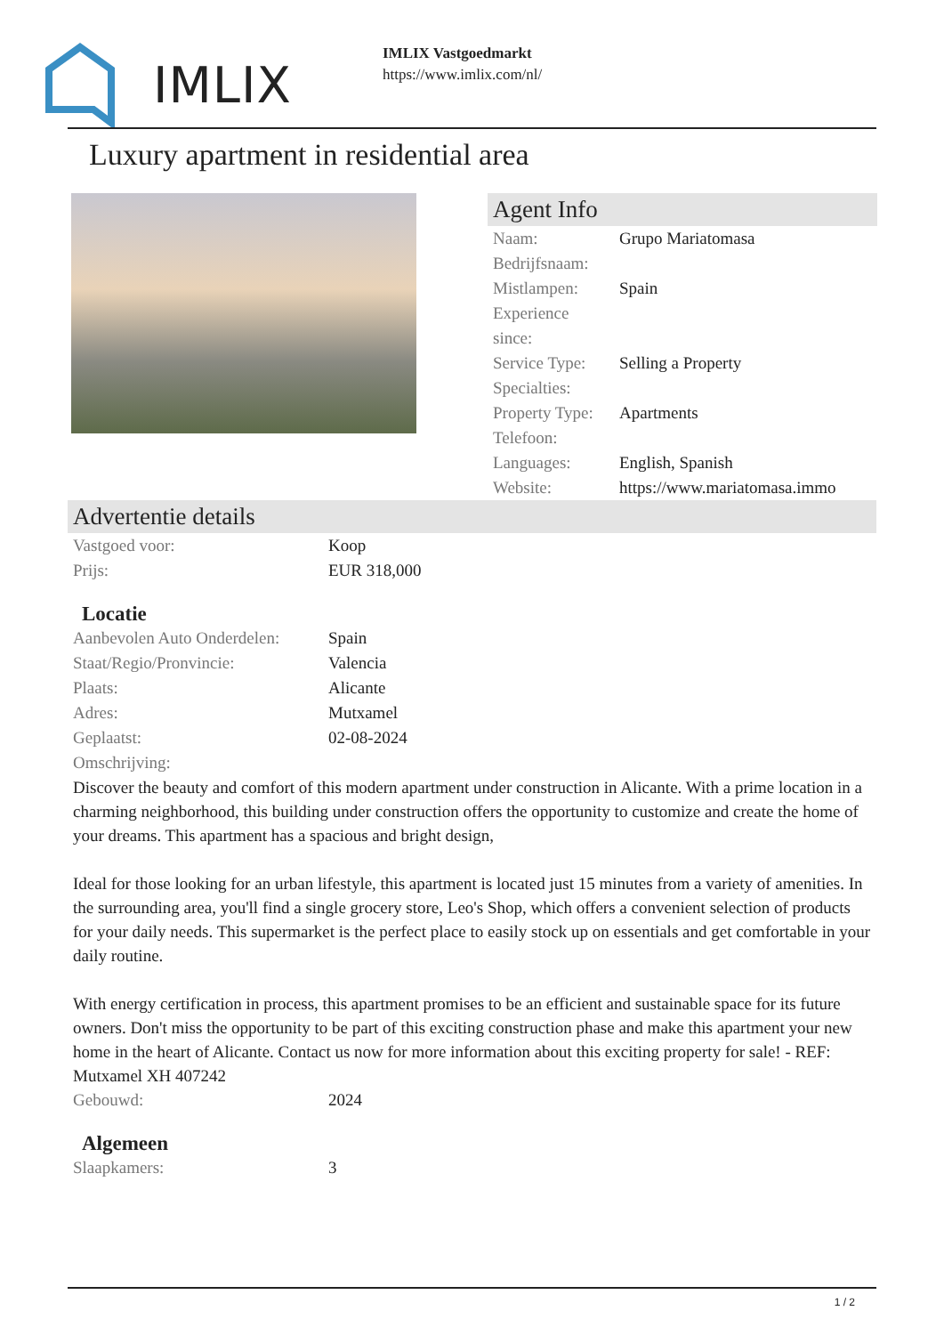IMLIX
IMLIX Vastgoedmarkt
https://www.imlix.com/nl/
Luxury apartment in residential area
Agent Info
| Naam: | Grupo Mariatomasa |
| Bedrijfsnaam: | |
| Mistlampen: | Spain |
| Experience since: | |
| Service Type: | Selling a Property |
| Specialties: | |
| Property Type: | Apartments |
| Telefoon: | |
| Languages: | English, Spanish |
| Website: | https://www.mariatomasa.immo |
Advertentie details
| Vastgoed voor: | Koop |
| Prijs: | EUR 318,000 |
Locatie
| Aanbevolen Auto Onderdelen: | Spain |
| Staat/Regio/Pronvincie: | Valencia |
| Plaats: | Alicante |
| Adres: | Mutxamel |
| Geplaatst: | 02-08-2024 |
| Omschrijving: | |
Discover the beauty and comfort of this modern apartment under construction in Alicante. With a prime location in a charming neighborhood, this building under construction offers the opportunity to customize and create the home of your dreams. This apartment has a spacious and bright design,
Ideal for those looking for an urban lifestyle, this apartment is located just 15 minutes from a variety of amenities. In the surrounding area, you'll find a single grocery store, Leo's Shop, which offers a convenient selection of products for your daily needs. This supermarket is the perfect place to easily stock up on essentials and get comfortable in your daily routine.
With energy certification in process, this apartment promises to be an efficient and sustainable space for its future owners. Don't miss the opportunity to be part of this exciting construction phase and make this apartment your new home in the heart of Alicante. Contact us now for more information about this exciting property for sale! - REF: Mutxamel XH 407242
| Gebouwd: | 2024 |
Algemeen
| Slaapkamers: | 3 |
1 / 2